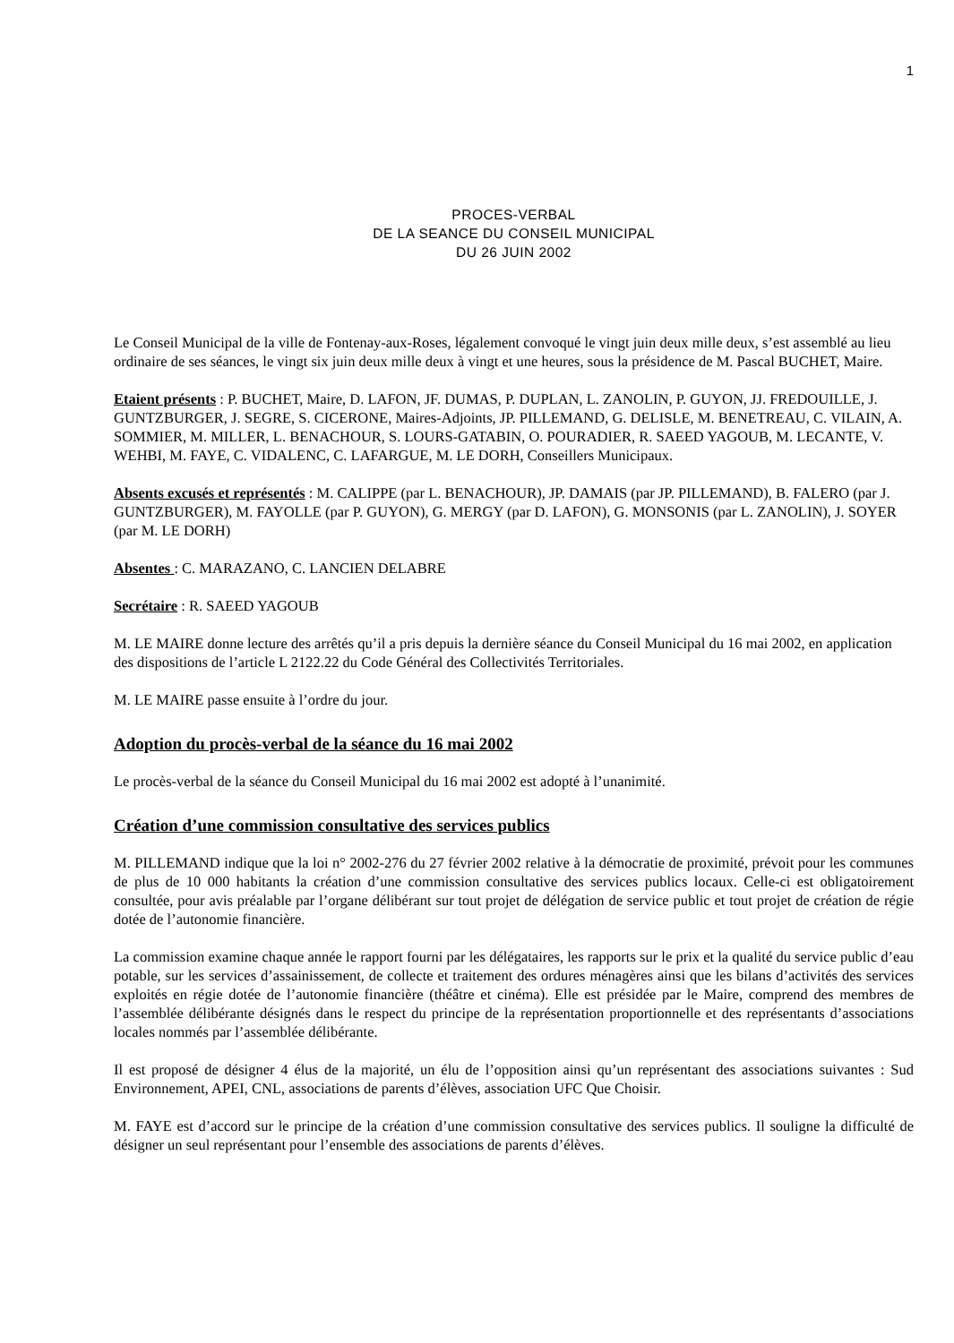1
PROCES-VERBAL
DE LA SEANCE DU CONSEIL MUNICIPAL
DU 26 JUIN 2002
Le Conseil Municipal de la ville de Fontenay-aux-Roses, légalement convoqué le vingt juin deux mille deux, s’est assemblé au lieu ordinaire de ses séances, le vingt six juin deux mille deux à vingt et une heures, sous la présidence de M. Pascal BUCHET, Maire.
Etaient présents : P. BUCHET, Maire, D. LAFON, JF. DUMAS, P. DUPLAN, L. ZANOLIN, P. GUYON, JJ. FREDOUILLE, J. GUNTZBURGER, J. SEGRE, S. CICERONE, Maires-Adjoints, JP. PILLEMAND, G. DELISLE, M. BENETREAU, C. VILAIN, A. SOMMIER, M. MILLER, L. BENACHOUR, S. LOURS-GATABIN, O. POURADIER, R. SAEED YAGOUB, M. LECANTE, V. WEHBI, M. FAYE, C. VIDALENC, C. LAFARGUE, M. LE DORH, Conseillers Municipaux.
Absents excusés et représentés : M. CALIPPE (par L. BENACHOUR), JP. DAMAIS (par JP. PILLEMAND), B. FALERO (par J. GUNTZBURGER), M. FAYOLLE (par P. GUYON), G. MERGY (par D. LAFON), G. MONSONIS (par L. ZANOLIN), J. SOYER (par M. LE DORH)
Absentes : C. MARAZANO, C. LANCIEN DELABRE
Secrétaire : R. SAEED YAGOUB
M. LE MAIRE donne lecture des arrêtés qu’il a pris depuis la dernière séance du Conseil Municipal du 16 mai 2002, en application des dispositions de l’article L 2122.22 du Code Général des Collectivités Territoriales.
M. LE MAIRE passe ensuite à l’ordre du jour.
Adoption du procès-verbal de la séance du 16 mai 2002
Le procès-verbal de la séance du Conseil Municipal du 16 mai 2002 est adopté à l’unanimité.
Création d’une commission consultative des services publics
M. PILLEMAND indique que la loi n° 2002-276 du 27 février 2002 relative à la démocratie de proximité, prévoit pour les communes de plus de 10 000 habitants la création d’une commission consultative des services publics locaux. Celle-ci est obligatoirement consultée, pour avis préalable par l’organe délibérant sur tout projet de délégation de service public et tout projet de création de régie dotée de l’autonomie financière.
La commission examine chaque année le rapport fourni par les délégataires, les rapports sur le prix et la qualité du service public d’eau potable, sur les services d’assainissement, de collecte et traitement des ordures ménagères ainsi que les bilans d’activités des services exploités en régie dotée de l’autonomie financière (théâtre et cinéma). Elle est présidée par le Maire, comprend des membres de l’assemblée délibérante désignés dans le respect du principe de la représentation proportionnelle et des représentants d’associations locales nommés par l’assemblée délibérante.
Il est proposé de désigner 4 élus de la majorité, un élu de l’opposition ainsi qu’un représentant des associations suivantes : Sud Environnement, APEI, CNL, associations de parents d’élèves, association UFC Que Choisir.
M. FAYE est d’accord sur le principe de la création d’une commission consultative des services publics. Il souligne la difficulté de désigner un seul représentant pour l’ensemble des associations de parents d’élèves.